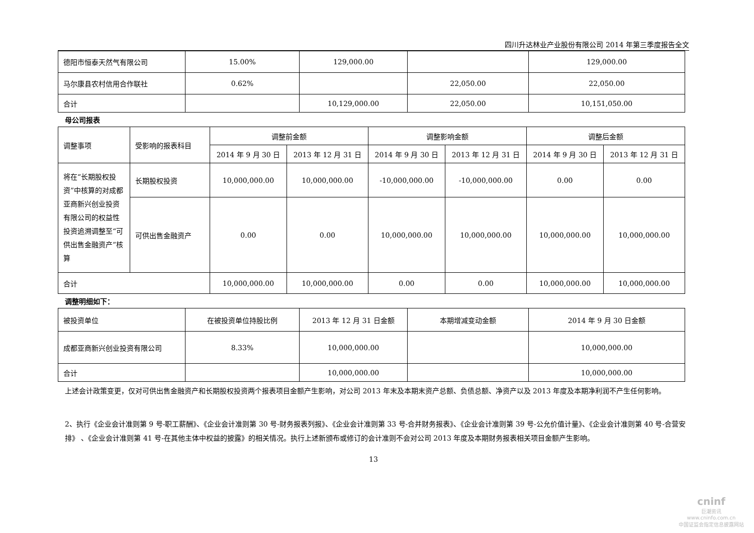四川升达林业产业股份有限公司 2014 年第三季度报告全文
| 德阳市恒泰天然气有限公司 | 15.00% | 129,000.00 | | 129,000.00 |
| 马尔康县农村信用合作联社 | 0.62% | | 22,050.00 | 22,050.00 |
| 合计 | | 10,129,000.00 | 22,050.00 | 10,151,050.00 |
母公司报表
| 调整事项 | 受影响的报表科目 | 调整前金额 | | 调整影响金额 | | 调整后金额 | |
| --- | --- | --- | --- | --- | --- | --- | --- |
| | | 2014 年 9 月 30 日 | 2013 年 12 月 31 日 | 2014 年 9 月 30 日 | 2013 年 12 月 31 日 | 2014 年 9 月 30 日 | 2013 年 12 月 31 日 |
| 将在“长期股权投资”中核算的对成都亚商新兴创业投资有限公司的权益性投资追溯调整至“可供出售金融资产”核算 | 长期股权投资 | 10,000,000.00 | 10,000,000.00 | -10,000,000.00 | -10,000,000.00 | 0.00 | 0.00 |
| | 可供出售金融资产 | 0.00 | 0.00 | 10,000,000.00 | 10,000,000.00 | 10,000,000.00 | 10,000,000.00 |
| 合计 | | 10,000,000.00 | 10,000,000.00 | 0.00 | 0.00 | 10,000,000.00 | 10,000,000.00 |
调整明细如下：
| 被投资单位 | 在被投资单位持股比例 | 2013 年 12 月 31 日金额 | 本期增减变动金额 | 2014 年 9 月 30 日金额 |
| 成都亚商新兴创业投资有限公司 | 8.33% | 10,000,000.00 | | 10,000,000.00 |
| 合计 | | 10,000,000.00 | | 10,000,000.00 |
上述会计政策变更，仅对可供出售金融资产和长期股权投资两个报表项目金额产生影响，对公司 2013 年末及本期末资产总额、负债总额、净资产以及 2013 年度及本期净利润不产生任何影响。
2、执行《企业会计准则第 9 号-职工薪酬》、《企业会计准则第 30 号-财务报表列报》、《企业会计准则第 33 号-合并财务报表》、《企业会计准则第 39 号-公允价值计量》、《企业会计准则第 40 号-合营安排》 、《企业会计准则第 41 号-在其他主体中权益的披露》的相关情况。执行上述新颁布或修订的会计准则不会对公司 2013 年度及本期财务报表相关项目金额产生影响。
13
cninf
巨潮资讯
www.cninfo.com.cn
中国证监会指定信息披露网站